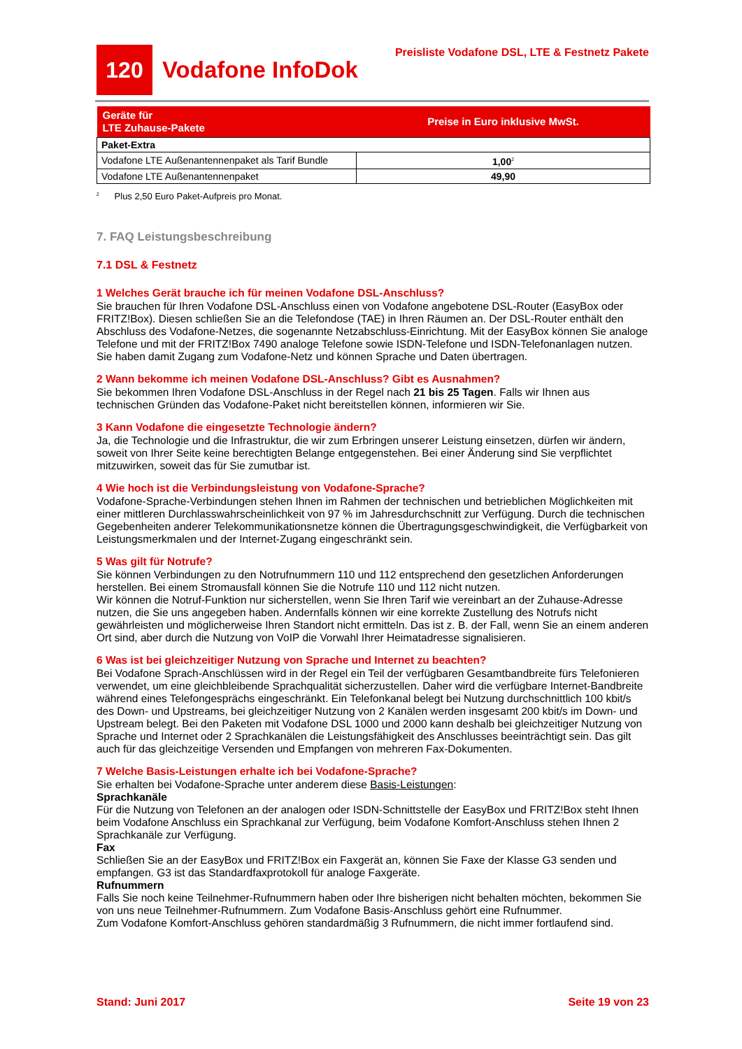120
Vodafone InfoDok
Preisliste Vodafone DSL, LTE & Festnetz Pakete
| Geräte für LTE Zuhause-Pakete | Preise in Euro inklusive MwSt. |
| --- | --- |
| Paket-Extra | |
| Vodafone LTE Außenantennenpaket als Tarif Bundle | 1,00<sup>2</sup> |
| Vodafone LTE Außenantennenpaket | 49,90 |
<sup>2</sup> Plus 2,50 Euro Paket-Aufpreis pro Monat.
7. FAQ Leistungsbeschreibung
7.1 DSL & Festnetz
1 Welches Gerät brauche ich für meinen Vodafone DSL-Anschluss?
Sie brauchen für Ihren Vodafone DSL-Anschluss einen von Vodafone angebotene DSL-Router (EasyBox oder FRITZ!Box). Diesen schließen Sie an die Telefondose (TAE) in Ihren Räumen an. Der DSL-Router enthält den Abschluss des Vodafone-Netzes, die sogenannte Netzabschluss-Einrichtung. Mit der EasyBox können Sie analoge Telefone und mit der FRITZ!Box 7490 analoge Telefone sowie ISDN-Telefone und ISDN-Telefonanlagen nutzen. Sie haben damit Zugang zum Vodafone-Netz und können Sprache und Daten übertragen.
2 Wann bekomme ich meinen Vodafone DSL-Anschluss? Gibt es Ausnahmen?
Sie bekommen Ihren Vodafone DSL-Anschluss in der Regel nach 21 bis 25 Tagen. Falls wir Ihnen aus technischen Gründen das Vodafone-Paket nicht bereitstellen können, informieren wir Sie.
3 Kann Vodafone die eingesetzte Technologie ändern?
Ja, die Technologie und die Infrastruktur, die wir zum Erbringen unserer Leistung einsetzen, dürfen wir ändern, soweit von Ihrer Seite keine berechtigten Belange entgegenstehen. Bei einer Änderung sind Sie verpflichtet mitzuwirken, soweit das für Sie zumutbar ist.
4 Wie hoch ist die Verbindungsleistung von Vodafone-Sprache?
Vodafone-Sprache-Verbindungen stehen Ihnen im Rahmen der technischen und betrieblichen Möglichkeiten mit einer mittleren Durchlasswahrscheinlichkeit von 97 % im Jahresdurchschnitt zur Verfügung. Durch die technischen Gegebenheiten anderer Telekommunikationsnetze können die Übertragungsgeschwindigkeit, die Verfügbarkeit von Leistungsmerkmalen und der Internet-Zugang eingeschränkt sein.
5 Was gilt für Notrufe?
Sie können Verbindungen zu den Notrufnummern 110 und 112 entsprechend den gesetzlichen Anforderungen herstellen. Bei einem Stromausfall können Sie die Notrufe 110 und 112 nicht nutzen.
Wir können die Notruf-Funktion nur sicherstellen, wenn Sie Ihren Tarif wie vereinbart an der Zuhause-Adresse nutzen, die Sie uns angegeben haben. Andernfalls können wir eine korrekte Zustellung des Notrufs nicht gewährleisten und möglicherweise Ihren Standort nicht ermitteln. Das ist z. B. der Fall, wenn Sie an einem anderen Ort sind, aber durch die Nutzung von VoIP die Vorwahl Ihrer Heimatadresse signalisieren.
6 Was ist bei gleichzeitiger Nutzung von Sprache und Internet zu beachten?
Bei Vodafone Sprach-Anschlüssen wird in der Regel ein Teil der verfügbaren Gesamtbandbreite fürs Telefonieren verwendet, um eine gleichbleibende Sprachqualität sicherzustellen. Daher wird die verfügbare Internet-Bandbreite während eines Telefongesprächs eingeschränkt. Ein Telefonkanal belegt bei Nutzung durchschnittlich 100 kbit/s des Down- und Upstreams, bei gleichzeitiger Nutzung von 2 Kanälen werden insgesamt 200 kbit/s im Down- und Upstream belegt. Bei den Paketen mit Vodafone DSL 1000 und 2000 kann deshalb bei gleichzeitiger Nutzung von Sprache und Internet oder 2 Sprachkanälen die Leistungsfähigkeit des Anschlusses beeinträchtigt sein. Das gilt auch für das gleichzeitige Versenden und Empfangen von mehreren Fax-Dokumenten.
7 Welche Basis-Leistungen erhalte ich bei Vodafone-Sprache?
Sie erhalten bei Vodafone-Sprache unter anderem diese Basis-Leistungen:
Sprachkanäle
Für die Nutzung von Telefonen an der analogen oder ISDN-Schnittstelle der EasyBox und FRITZ!Box steht Ihnen beim Vodafone Anschluss ein Sprachkanal zur Verfügung, beim Vodafone Komfort-Anschluss stehen Ihnen 2 Sprachkanäle zur Verfügung.
Fax
Schließen Sie an der EasyBox und FRITZ!Box ein Faxgerät an, können Sie Faxe der Klasse G3 senden und empfangen. G3 ist das Standardfaxprotokoll für analoge Faxgeräte.
Rufnummern
Falls Sie noch keine Teilnehmer-Rufnummern haben oder Ihre bisherigen nicht behalten möchten, bekommen Sie von uns neue Teilnehmer-Rufnummern. Zum Vodafone Basis-Anschluss gehört eine Rufnummer.
Zum Vodafone Komfort-Anschluss gehören standardmäßig 3 Rufnummern, die nicht immer fortlaufend sind.
Stand: Juni 2017 Seite 19 von 23